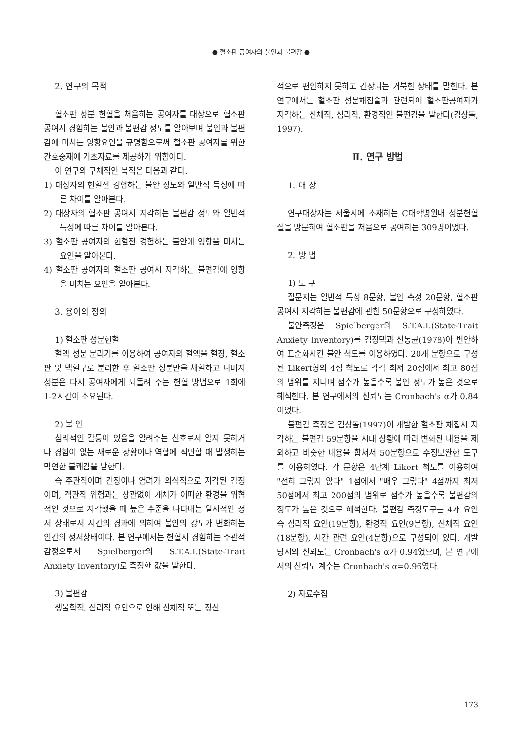● 혈소판 공여자의 불안과 불편감 ●
2. 연구의 목적
혈소판 성분 헌혈을 처음하는 공여자를 대상으로 혈소판 공여시 경험하는 불안과 불편감 정도를 알아보며 불안과 불편감에 미치는 영향요인을 규명함으로써 혈소판 공여자를 위한 간호중재에 기초자료를 제공하기 위함이다.
이 연구의 구체적인 목적은 다음과 같다.
1) 대상자의 헌혈전 경험하는 불안 정도와 일반적 특성에 따른 차이를 알아본다.
2) 대상자의 혈소판 공여시 지각하는 불편감 정도와 일반적 특성에 따른 차이를 알아본다.
3) 혈소판 공여자의 헌혈전 경험하는 불안에 영향을 미치는 요인을 알아본다.
4) 혈소판 공여자의 혈소판 공여시 지각하는 불편감에 영향을 미치는 요인을 알아본다.
3. 용어의 정의
1) 혈소판 성분헌혈
혈액 성분 분리기를 이용하여 공여자의 혈액을 혈장, 혈소판 및 백혈구로 분리한 후 혈소판 성분만을 채혈하고 나머지 성분은 다시 공여자에게 되돌려 주는 헌혈 방법으로 1회에 1-2시간이 소요된다.
2) 불 안
심리적인 갈등이 있음을 알려주는 신호로서 알지 못하거나 경험이 없는 새로운 상황이나 역할에 직면할 때 발생하는 막연한 불쾌감을 말한다.
즉 주관적이며 긴장이나 염려가 의식적으로 지각된 감정이며, 객관적 위험과는 상관없이 개체가 어떠한 환경을 위협적인 것으로 지각했을 때 높은 수준을 나타내는 일시적인 정서 상태로서 시간의 경과에 의하여 불안의 강도가 변화하는 인간의 정서상태이다. 본 연구에서는 헌혈시 경험하는 주관적 감정으로서 Spielberger의 S.T.A.I.(State-Trait Anxiety Inventory)로 측정한 값을 말한다.
3) 불편감
생물학적, 심리적 요인으로 인해 신체적 또는 정신
적으로 편안하지 못하고 긴장되는 거북한 상태를 말한다. 본 연구에서는 혈소판 성분채집술과 관련되어 혈소판공여자가 지각하는 신체적, 심리적, 환경적인 불편감을 말한다(김상돌, 1997).
Ⅱ. 연구 방법
1. 대 상
연구대상자는 서울시에 소재하는 C대학병원내 성분헌혈실을 방문하여 혈소판을 처음으로 공여하는 309명이었다.
2. 방 법
1) 도 구
질문지는 일반적 특성 8문항, 불안 측정 20문항, 혈소판 공여시 지각하는 불편감에 관한 50문항으로 구성하였다.
불안측정은 Spielberger의 S.T.A.I.(State-Trait Anxiety Inventory)를 김정택과 신동균(1978)이 번안하여 표준화시킨 불안 척도를 이용하였다. 20개 문항으로 구성된 Likert형의 4점 척도로 각각 최저 20점에서 최고 80점의 범위를 지니며 점수가 높을수록 불안 정도가 높은 것으로 해석한다. 본 연구에서의 신뢰도는 Cronbach's α가 0.84이었다.
불편감 측정은 김상돌(1997)이 개발한 혈소판 채집시 지각하는 불편감 59문항을 시대 상황에 따라 변화된 내용을 제외하고 비슷한 내용을 합쳐서 50문항으로 수정보완한 도구를 이용하였다. 각 문항은 4단계 Likert 척도를 이용하여 "전혀 그렇지 않다" 1점에서 "매우 그렇다" 4점까지 최저 50점에서 최고 200점의 범위로 점수가 높을수록 불편감의 정도가 높은 것으로 해석한다. 불편감 측정도구는 4개 요인 즉 심리적 요인(19문항), 환경적 요인(9문항), 신체적 요인(18문항), 시간 관련 요인(4문항)으로 구성되어 있다. 개발 당시의 신뢰도는 Cronbach's α가 0.94였으며, 본 연구에서의 신뢰도 계수는 Cronbach's α=0.96였다.
2) 자료수집
173